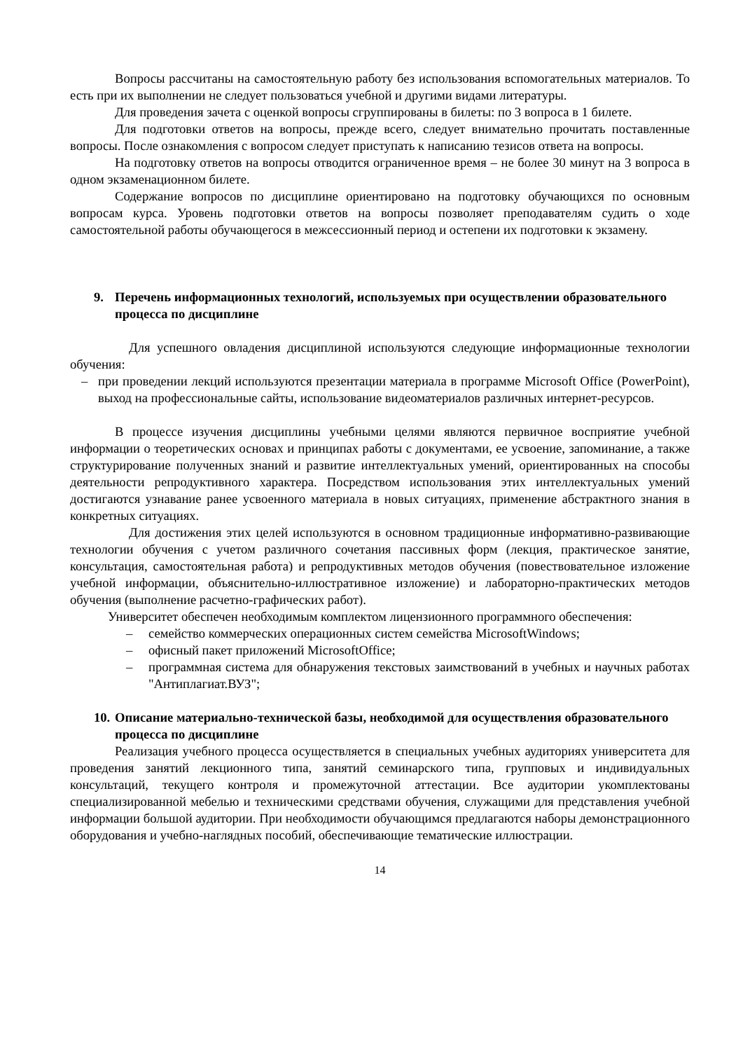Вопросы рассчитаны на самостоятельную работу без использования вспомогательных материалов. То есть при их выполнении не следует пользоваться учебной и другими видами литературы.
Для проведения зачета с оценкой вопросы сгруппированы в билеты: по 3 вопроса в 1 билете.
Для подготовки ответов на вопросы, прежде всего, следует внимательно прочитать поставленные вопросы. После ознакомления с вопросом следует приступать к написанию тезисов ответа на вопросы.
На подготовку ответов на вопросы отводится ограниченное время – не более 30 минут на 3 вопроса в одном экзаменационном билете.
Содержание вопросов по дисциплине ориентировано на подготовку обучающихся по основным вопросам курса. Уровень подготовки ответов на вопросы позволяет преподавателям судить о ходе самостоятельной работы обучающегося в межсессионный период и остепени их подготовки к экзамену.
9. Перечень информационных технологий, используемых при осуществлении образовательного процесса по дисциплине
Для успешного овладения дисциплиной используются следующие информационные технологии обучения:
– при проведении лекций используются презентации материала в программе Microsoft Office (PowerPoint), выход на профессиональные сайты, использование видеоматериалов различных интернет-ресурсов.
В процессе изучения дисциплины учебными целями являются первичное восприятие учебной информации о теоретических основах и принципах работы с документами, ее усвоение, запоминание, а также структурирование полученных знаний и развитие интеллектуальных умений, ориентированных на способы деятельности репродуктивного характера. Посредством использования этих интеллектуальных умений достигаются узнавание ранее усвоенного материала в новых ситуациях, применение абстрактного знания в конкретных ситуациях.
Для достижения этих целей используются в основном традиционные информативно-развивающие технологии обучения с учетом различного сочетания пассивных форм (лекция, практическое занятие, консультация, самостоятельная работа) и репродуктивных методов обучения (повествовательное изложение учебной информации, объяснительно-иллюстративное изложение) и лабораторно-практических методов обучения (выполнение расчетно-графических работ).
Университет обеспечен необходимым комплектом лицензионного программного обеспечения:
– семейство коммерческих операционных систем семейства MicrosoftWindows;
– офисный пакет приложений MicrosoftOffice;
– программная система для обнаружения текстовых заимствований в учебных и научных работах "Антиплагиат.ВУЗ";
10. Описание материально-технической базы, необходимой для осуществления образовательного процесса по дисциплине
Реализация учебного процесса осуществляется в специальных учебных аудиториях университета для проведения занятий лекционного типа, занятий семинарского типа, групповых и индивидуальных консультаций, текущего контроля и промежуточной аттестации. Все аудитории укомплектованы специализированной мебелью и техническими средствами обучения, служащими для представления учебной информации большой аудитории. При необходимости обучающимся предлагаются наборы демонстрационного оборудования и учебно-наглядных пособий, обеспечивающие тематические иллюстрации.
14